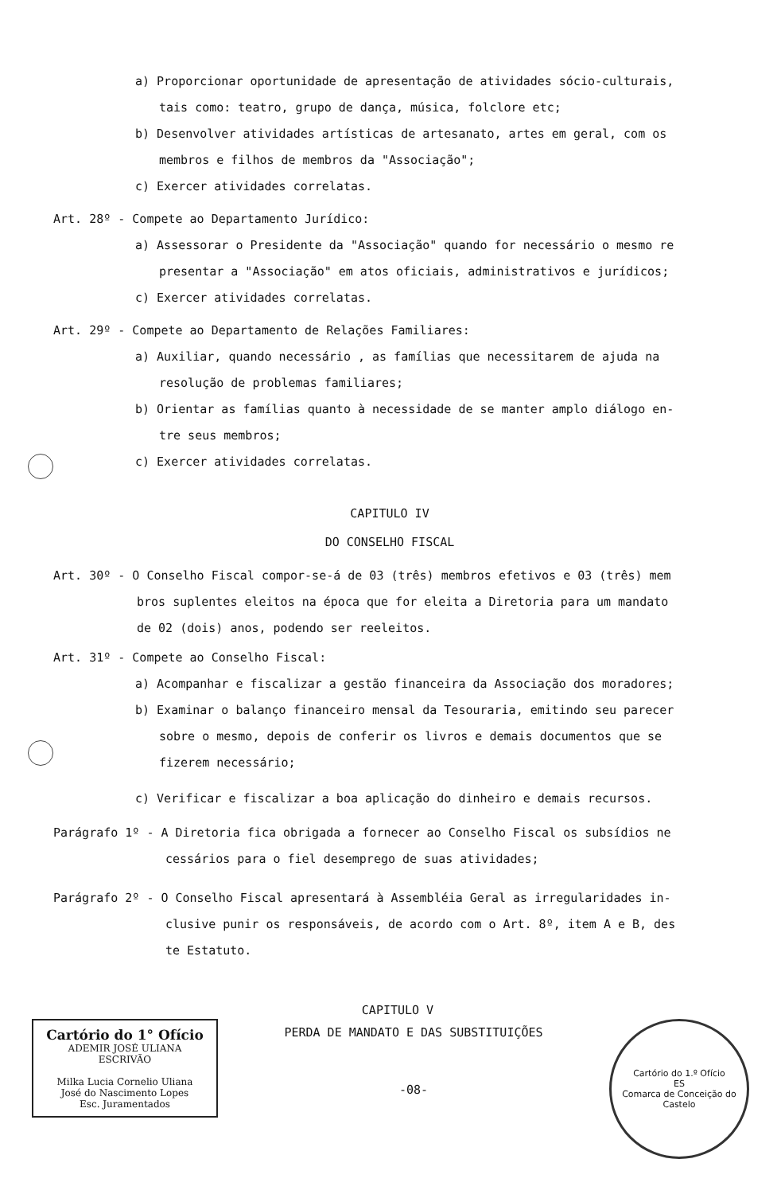a) Proporcionar oportunidade de apresentação de atividades sócio-culturais,
tais como: teatro, grupo de dança, música, folclore etc;
b) Desenvolver atividades artísticas de artesanato, artes em geral, com os
membros e filhos de membros da "Associação";
c) Exercer atividades correlatas.
Art. 28º - Compete ao Departamento Jurídico:
a) Assessorar o Presidente da "Associação" quando for necessário o mesmo re
presentar a "Associação" em atos oficiais, administrativos e jurídicos;
c) Exercer atividades correlatas.
Art. 29º - Compete ao Departamento de Relações Familiares:
a) Auxiliar, quando necessário , as famílias que necessitarem de ajuda na
resolução de problemas familiares;
b) Orientar as famílias quanto à necessidade de se manter amplo diálogo en-
tre seus membros;
c) Exercer atividades correlatas.
CAPITULO IV
DO CONSELHO FISCAL
Art. 30º - O Conselho Fiscal compor-se-á de 03 (três) membros efetivos e 03 (três) mem
bros suplentes eleitos na época que for eleita a Diretoria para um mandato
de 02 (dois) anos, podendo ser reeleitos.
Art. 31º - Compete ao Conselho Fiscal:
a) Acompanhar e fiscalizar a gestão financeira da Associação dos moradores;
b) Examinar o balanço financeiro mensal da Tesouraria, emitindo seu parecer
sobre o mesmo, depois de conferir os livros e demais documentos que se
fizerem necessário;
c) Verificar e fiscalizar a boa aplicação do dinheiro e demais recursos.
Parágrafo 1º - A Diretoria fica obrigada a fornecer ao Conselho Fiscal os subsídios ne
cessários para o fiel desemprego de suas atividades;
Parágrafo 2º - O Conselho Fiscal apresentará à Assembléia Geral as irregularidades in-
clusive punir os responsáveis, de acordo com o Art. 8º, item A e B, des
te Estatuto.
CAPITULO V
Cartório do 1° Ofício
ADEMIR JOSÉ ULIANA
ESCRIVÃO
Milka Lucia Cornelio Uliana
José do Nascimento Lopes
Esc. Juramentados
PERDA DE MANDATO E DAS SUBSTITUIÇÕES
-08-
Cartório do 1.º Ofício
ES
Comarca de Conceição do Castelo